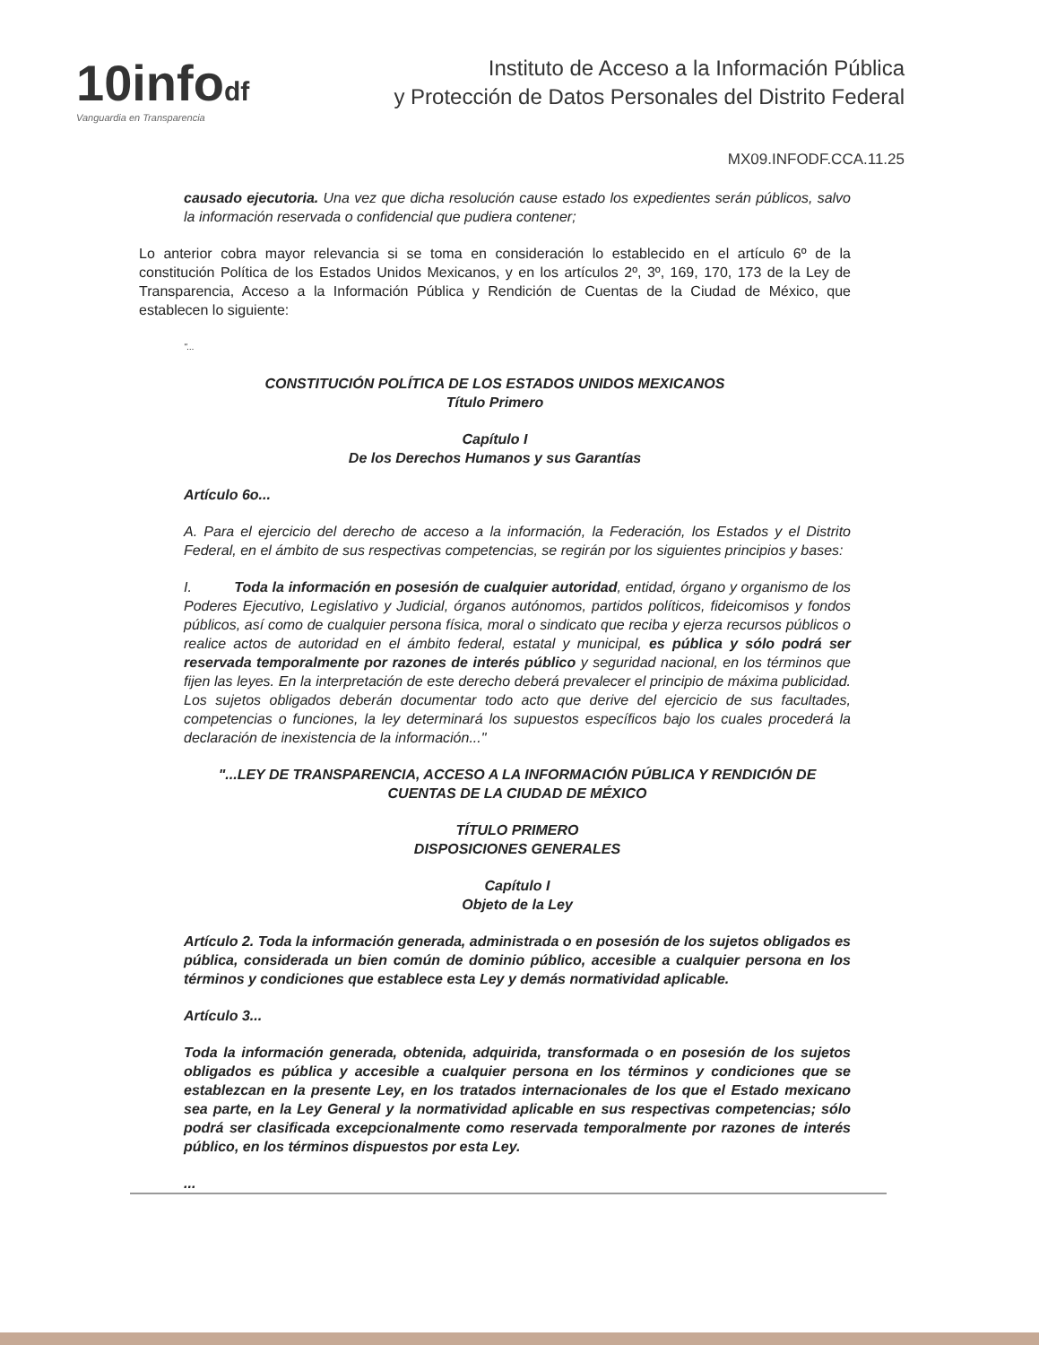10infodf
Vanguardia en Transparencia
Instituto de Acceso a la Información Pública
y Protección de Datos Personales del Distrito Federal
MX09.INFODF.CCA.11.25
causado ejecutoria. Una vez que dicha resolución cause estado los expedientes serán públicos, salvo la información reservada o confidencial que pudiera contener;
Lo anterior cobra mayor relevancia si se toma en consideración lo establecido en el artículo 6º de la constitución Política de los Estados Unidos Mexicanos, y en los artículos 2º, 3º, 169, 170, 173 de la Ley de Transparencia, Acceso a la Información Pública y Rendición de Cuentas de la Ciudad de México, que establecen lo siguiente:
"...
CONSTITUCIÓN POLÍTICA DE LOS ESTADOS UNIDOS MEXICANOS
Título Primero
Capítulo I
De los Derechos Humanos y sus Garantías
Artículo 6o...
A. Para el ejercicio del derecho de acceso a la información, la Federación, los Estados y el Distrito Federal, en el ámbito de sus respectivas competencias, se regirán por los siguientes principios y bases:
I. Toda la información en posesión de cualquier autoridad, entidad, órgano y organismo de los Poderes Ejecutivo, Legislativo y Judicial, órganos autónomos, partidos políticos, fideicomisos y fondos públicos, así como de cualquier persona física, moral o sindicato que reciba y ejerza recursos públicos o realice actos de autoridad en el ámbito federal, estatal y municipal, es pública y sólo podrá ser reservada temporalmente por razones de interés público y seguridad nacional, en los términos que fijen las leyes. En la interpretación de este derecho deberá prevalecer el principio de máxima publicidad. Los sujetos obligados deberán documentar todo acto que derive del ejercicio de sus facultades, competencias o funciones, la ley determinará los supuestos específicos bajo los cuales procederá la declaración de inexistencia de la información..."
"...LEY DE TRANSPARENCIA, ACCESO A LA INFORMACIÓN PÚBLICA Y RENDICIÓN DE CUENTAS DE LA CIUDAD DE MÉXICO
TÍTULO PRIMERO
DISPOSICIONES GENERALES
Capítulo I
Objeto de la Ley
Artículo 2. Toda la información generada, administrada o en posesión de los sujetos obligados es pública, considerada un bien común de dominio público, accesible a cualquier persona en los términos y condiciones que establece esta Ley y demás normatividad aplicable.
Artículo 3...
Toda la información generada, obtenida, adquirida, transformada o en posesión de los sujetos obligados es pública y accesible a cualquier persona en los términos y condiciones que se establezcan en la presente Ley, en los tratados internacionales de los que el Estado mexicano sea parte, en la Ley General y la normatividad aplicable en sus respectivas competencias; sólo podrá ser clasificada excepcionalmente como reservada temporalmente por razones de interés público, en los términos dispuestos por esta Ley.
...